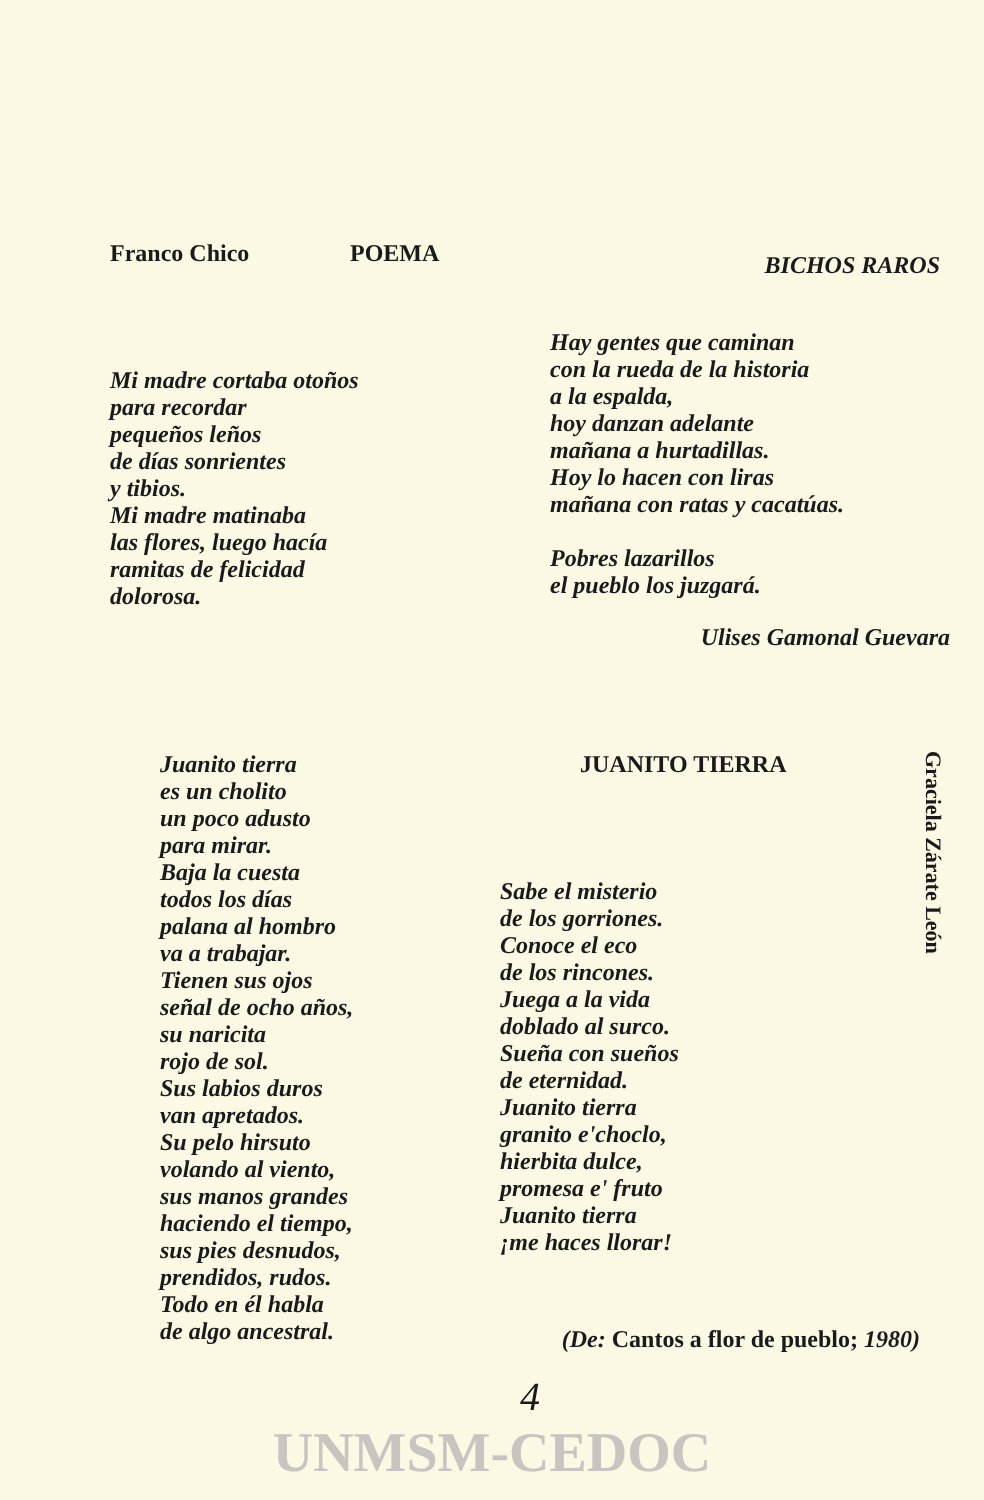Franco Chico POEMA
Mi madre cortaba otoños
para recordar
pequeños leños
de días sonrientes
y tibios.
Mi madre matinaba
las flores, luego hacía
ramitas de felicidad
dolorosa.
BICHOS RAROS
Hay gentes que caminan
con la rueda de la historia
a la espalda,
hoy danzan adelante
mañana a hurtadillas.
Hoy lo hacen con liras
mañana con ratas y cacatúas.
Pobres lazarillos
el pueblo los juzgará.
Ulises Gamonal Guevara
Juanito tierra
es un cholito
un poco adusto
para mirar.
Baja la cuesta
todos los días
palana al hombro
va a trabajar.
Tienen sus ojos
señal de ocho años,
su naricita
rojo de sol.
Sus labios duros
van apretados.
Su pelo hirsuto
volando al viento,
sus manos grandes
haciendo el tiempo,
sus pies desnudos,
prendidos, rudos.
Todo en él habla
de algo ancestral.
JUANITO TIERRA
Sabe el misterio
de los gorriones.
Conoce el eco
de los rincones.
Juega a la vida
doblado al surco.
Sueña con sueños
de eternidad.
Juanito tierra
granito e'choclo,
hierbita dulce,
promesa e' fruto
Juanito tierra
¡me haces llorar!
(De: Cantos a flor de pueblo; 1980)
Graciela Zárate León
4
UNMSM-CEDOC